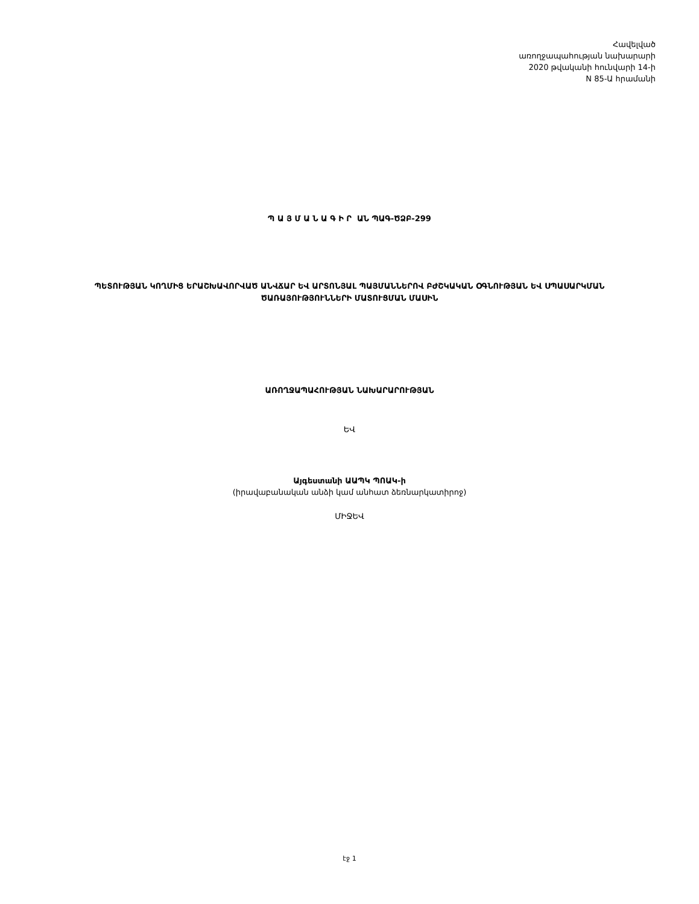Հավելված
առողջապահության նախարարի
2020 թվականի հունվարի 14-ի
N 85-Ա հրամանի
Պ Ա Յ Մ Ա Ն Ա Գ Ի Ր ԱՆ ՊԱԳ-ԾՁԲ-299
ՊԵՏՈՒԹՅԱՆ ԿՈՂՄԻՑ ԵՐԱՇԽԱՎՈՐՎԱԾ ԱՆՎՃԱՐ ԵՎ ԱՐՏՈՆՅԱԼ ՊԱՅՄԱՆՆԵՐՈՎ ԲԺՇԿԱԿԱՆ ՕԳՆՈՒԹՅԱՆ ԵՎ ՍՊԱՍԱՐԿՄԱՆ ԾԱՌԱՅՈՒԹՅՈՒՆՆԵՐԻ ՄԱՏՈՒՑՄԱՆ ՄԱՍԻՆ
ԱՌՈՂՋԱՊԱՀՈՒԹՅԱՆ ՆԱԽԱՐԱՐՈՒԹՅԱՆ
ԵՎ
Այգեստանի ԱԱՊԿ ՊՈԱԿ-ի
(իրավաբանական անձի կամ անհատ ձեռնարկատիրոջ)
ՄԻՋԵՎ
էջ 1